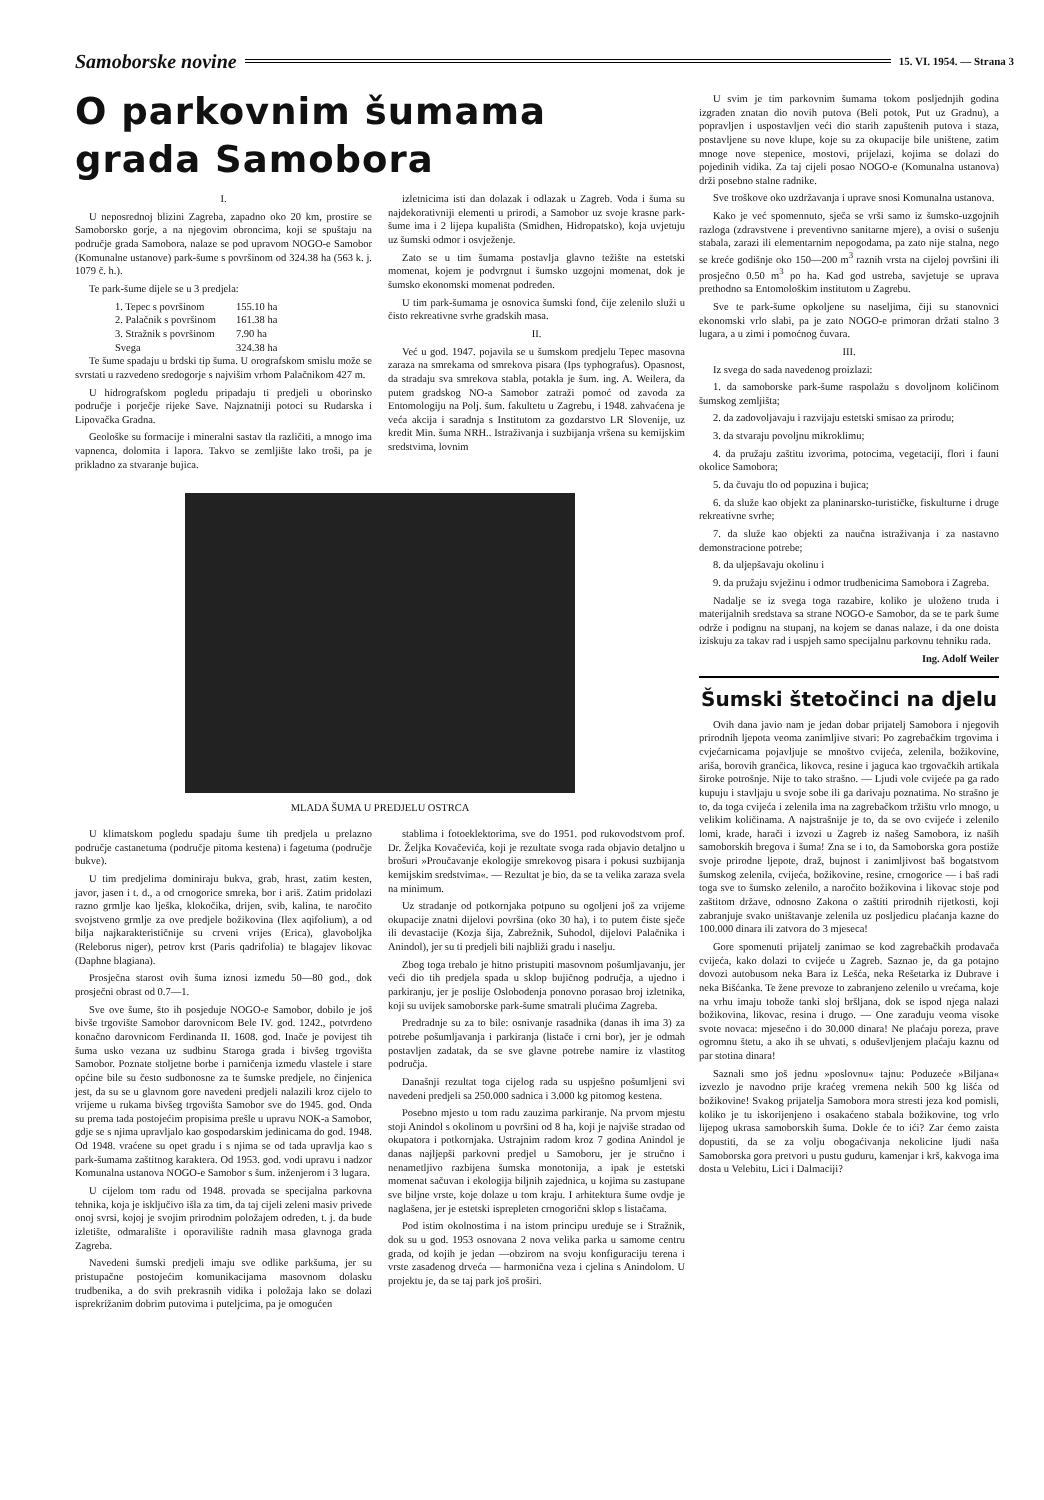Samoborske novine 15. VI. 1954. — Strana 3
O parkovnim šumama grada Samobora
I.
U neposrednoj blizini Zagreba, zapadno oko 20 km, prostire se Samoborsko gorje, a na njegovim obroncima, koji se spuštaju na područje grada Samobora, nalaze se pod upravom NOGO-e Samobor (Komunalne ustanove) park-šume s površinom od 324.38 ha (563 k. j. 1079 č. h.).
Te park-šume dijele se u 3 predjela:
| 1. Tepec s površinom | 155.10 ha |
| 2. Palačnik s površinom | 161.38 ha |
| 3. Stražnik s površinom | 7.90 ha |
| Svega | 324.38 ha |
Te šume spadaju u brdski tip šuma. U orografskom smislu može se svrstati u razvedeno sredogorje s najvišim vrhom Palačnikom 427 m.
U hidrografskom pogledu pripadaju ti predjeli u oborinsko područje i porječje rijeke Save. Najznatniji potoci su Rudarska i Lipovačka Gradna.
Geološke su formacije i mineralni sastav tla različiti, a mnogo ima vapnenca, dolomita i lapora. Takvo se zemljište lako troši, pa je prikladno za stvaranje bujica.
izletnicima isti dan dolazak i odlazak u Zagreb. Voda i šuma su najdekorativniji elementi u prirodi, a Samobor uz svoje krasne park-šume ima i 2 lijepa kupališta (Smidhen, Hidropatsko), koja uvjetuju uz šumski odmor i osvježenje.
Zato se u tim šumama postavlja glavno težište na estetski momenat, kojem je podvrgnut i šumsko uzgojni momenat, dok je šumsko ekonomski momenat podređen.
U tim park-šumama je osnovica šumski fond, čije zelenilo služi u čisto rekreativne svrhe gradskih masa.
II.
Već u god. 1947. pojavila se u šumskom predjelu Tepec masovna zaraza na smrekama od smrekova pisara (Ips typhografus). Opasnost, da stradaju sva smrekova stabla, potakla je šum. ing. A. Weilera, da putem gradskog NO-a Samobor zatraži pomoć od zavoda za Entomologiju na Polj. šum. fakultetu u Zagrebu, i 1948. zahvaćena je veća akcija i saradnja s Institutom za gozdarstvo LR Slovenije, uz kredit Min. šuma NRH.. Istraživanja i suzbijanja vršena su kemijskim sredstvima, lovnim
MLADA ŠUMA U PREDJELU OSTRCA
U klimatskom pogledu spadaju šume tih predjela u prelazno područje castanetuma (područje pitoma kestena) i fagetuma (područje bukve).
U tim predjelima dominiraju bukva, grab, hrast, zatim kesten, javor, jasen i t. d., a od crnogorice smreka, bor i ariš. Zatim pridolazi razno grmlje kao lješka, klokočika, drijen, svib, kalina, te naročito svojstveno grmlje za ove predjele božikovina (Ilex aqifolium), a od bilja najkarakterističnije su crveni vrijes (Erica), glavoboljka (Releborus niger), petrov krst (Paris qadrifolia) te blagajev likovac (Daphne blagiana).
Prosječna starost ovih šuma iznosi između 50—80 god., dok prosječni obrast od 0.7—1.
Sve ove šume, što ih posjeduje NOGO-e Samobor, dobilo je još bivše trgovište Samobor darovnicom Bele IV. god. 1242., potvrđeno konačno darovnicom Ferdinanda II. 1608. god. Inače je povijest tih šuma usko vezana uz sudbinu Staroga grada i bivšeg trgovišta Samobor. Poznate stoljetne borbe i parničenja između vlastele i stare općine bile su često sudbonosne za te šumske predjele, no činjenica jest, da su se u glavnom gore navedeni predjeli nalazili kroz cijelo to vrijeme u rukama bivšeg trgovišta Samobor sve do 1945. god. Onda su prema tada postojećim propisima prešle u upravu NOK-a Samobor, gdje se s njima upravljalo kao gospodarskim jedinicama do god. 1948. Od 1948. vraćene su opet gradu i s njima se od tada upravlja kao s park-šumama zaštitnog karaktera. Od 1953. god. vodi upravu i nadzor Komunalna ustanova NOGO-e Samobor s šum. inženjerom i 3 lugara.
U cijelom tom radu od 1948. provađa se specijalna parkovna tehnika, koja je isključivo išla za tim, da taj cijeli zeleni masiv privede onoj svrsi, kojoj je svojim prirodnim položajem određen, t. j. da bude izletište, odmaralište i oporavilište radnih masa glavnoga grada Zagreba.
Navedeni šumski predjeli imaju sve odlike parkšuma, jer su pristupačne postojećim komunikacijama masovnom dolasku trudbenika, a do svih prekrasnih vidika i položaja lako se dolazi isprekrižanim dobrim putovima i puteljcima, pa je omogućen
stablima i fotoeklektorima, sve do 1951. pod rukovodstvom prof. Dr. Željka Kovačevića, koji je rezultate svoga rada objavio detaljno u brošuri »Proučavanje ekologije smrekovog pisara i pokusi suzbijanja kemijskim sredstvima«. — Rezultat je bio, da se ta velika zaraza svela na minimum.
Uz stradanje od potkornjaka potpuno su ogoljeni još za vrijeme okupacije znatni dijelovi površina (oko 30 ha), i to putem čiste sječe ili devastacije (Kozja šija, Zabrežnik, Suhodol, dijelovi Palačnika i Anindol), jer su ti predjeli bili najbliži gradu i naselju.
Zbog toga trebalo je hitno pristupiti masovnom pošumljavanju, jer veći dio tih predjela spada u sklop bujičnog područja, a ujedno i parkiranju, jer je poslije Oslobođenja ponovno porasao broj izletnika, koji su uvijek samoborske park-šume smatrali plućima Zagreba.
Predradnje su za to bile: osnivanje rasadnika (danas ih ima 3) za potrebe pošumljavanja i parkiranja (listače i crni bor), jer je odmah postavljen zadatak, da se sve glavne potrebe namire iz vlastitog područja.
Današnji rezultat toga cijelog rada su uspješno pošumljeni svi navedeni predjeli sa 250.000 sadnica i 3.000 kg pitomog kestena.
Posebno mjesto u tom radu zauzima parkiranje. Na prvom mjestu stoji Anindol s okolinom u površini od 8 ha, koji je najviše stradao od okupatora i potkornjaka. Ustrajnim radom kroz 7 godina Anindol je danas najljepši parkovni predjel u Samoboru, jer je stručno i nenametljivo razbijena šumska monotonija, a ipak je estetski momenat sačuvan i ekologija biljnih zajednica, u kojima su zastupane sve biljne vrste, koje dolaze u tom kraju. I arhitektura šume ovdje je naglašena, jer je estetski isprepleten crnogorični sklop s listačama.
Pod istim okolnostima i na istom principu uređuje se i Stražnik, dok su u god. 1953 osnovana 2 nova velika parka u samome centru grada, od kojih je jedan —obzirom na svoju konfiguraciju terena i vrste zasađenog drveća — harmonična veza i cjelina s Anindolom. U projektu je, da se taj park još proširi.
U svim je tim parkovnim šumama tokom posljednjih godina izgrađen znatan dio novih putova (Beli potok, Put uz Gradnu), a popravljen i uspostavljen veći dio starih zapuštenih putova i staza, postavljene su nove klupe, koje su za okupacije bile uništene, zatim mnoge nove stepenice, mostovi, prijelazi, kojima se dolazi do pojedinih vidika. Za taj cijeli posao NOGO-e (Komunalna ustanova) drži posebno stalne radnike.
Sve troškove oko uzdržavanja i uprave snosi Komunalna ustanova.
Kako je već spomennuto, sječa se vrši samo iz šumsko-uzgojnih razloga (zdravstvene i preventivno sanitarne mjere), a ovisi o sušenju stabala, zarazi ili elementarnim nepogodama, pa zato nije stalna, nego se kreće godišnje oko 150—200 m<sup>3</sup> raznih vrsta na cijeloj površini ili prosječno 0.50 m<sup>3</sup> po ha. Kad god ustreba, savjetuje se uprava prethodno sa Entomološkim institutom u Zagrebu.
Sve te park-šume opkoljene su naseljima, čiji su stanovnici ekonomski vrlo slabi, pa je zato NOGO-e primoran držati stalno 3 lugara, a u zimi i pomoćnog čuvara.
III.
Iz svega do sada navedenog proizlazi:
1. da samoborske park-šume raspolažu s dovoljnom količinom šumskog zemljišta;
2. da zadovoljavaju i razvijaju estetski smisao za prirodu;
3. da stvaraju povoljnu mikroklimu;
4. da pružaju zaštitu izvorima, potocima, vegetaciji, flori i fauni okolice Samobora;
5. da čuvaju tlo od popuzina i bujica;
6. da služe kao objekt za planinarsko-turističke, fiskulturne i druge rekreativne svrhe;
7. da služe kao objekti za naučna istraživanja i za nastavno demonstracione potrebe;
8. da uljepšavaju okolinu i
9. da pružaju svježinu i odmor trudbenicima Samobora i Zagreba.
Nadalje se iz svega toga razabire, koliko je uloženo truda i materijalnih sredstava sa strane NOGO-e Samobor, da se te park šume održe i podignu na stupanj, na kojem se danas nalaze, i da one doista iziskuju za takav rad i uspjeh samo specijalnu parkovnu tehniku rada.
Ing. Adolf Weiler
Šumski štetočinci na djelu
Ovih dana javio nam je jedan dobar prijatelj Samobora i njegovih prirodnih ljepota veoma zanimljive stvari: Po zagrebačkim trgovima i cvjećarnicama pojavljuje se mnoštvo cvijeća, zelenila, božikovine, ariša, borovih grančica, likovca, resine i jaguca kao trgovačkih artikala široke potrošnje. Nije to tako strašno. — Ljudi vole cvijeće pa ga rado kupuju i stavljaju u svoje sobe ili ga darivaju poznatima. No strašno je to, da toga cvijeća i zelenila ima na zagrebačkom tržištu vrlo mnogo, u velikim količinama. A najstrašnije je to, da se ovo cvijeće i zelenilo lomi, krade, harači i izvozi u Zagreb iz našeg Samobora, iz naših samoborskih bregova i šuma! Zna se i to, da Samoborska gora postiže svoje prirodne ljepote, draž, bujnost i zanimljivost baš bogatstvom šumskog zelenila, cvijeća, božikovine, resine, crnogorice — i baš radi toga sve to šumsko zelenilo, a naročito božikovina i likovac stoje pod zaštitom države, odnosno Zakona o zaštiti prirodnih rijetkosti, koji zabranjuje svako uništavanje zelenila uz posljedicu plaćanja kazne do 100.000 dinara ili zatvora do 3 mjeseca!
Gore spomenuti prijatelj zanimao se kod zagrebačkih prodavača cvijeća, kako dolazi to cvijeće u Zagreb. Saznao je, da ga potajno dovozi autobusom neka Bara iz Lešća, neka Rešetarka iz Dubrave i neka Bišćanka. Te žene prevoze to zabranjeno zelenilo u vrećama, koje na vrhu imaju tobože tanki sloj bršljana, dok se ispod njega nalazi božikovina, likovac, resina i drugo. — One zarađuju veoma visoke svote novaca: mjesečno i do 30.000 dinara! Ne plaćaju poreza, prave ogromnu štetu, a ako ih se uhvati, s oduševljenjem plaćaju kaznu od par stotina dinara!
Saznali smo još jednu »poslovnu« tajnu: Poduzeće »Biljana« izvezlo je navodno prije kraćeg vremena nekih 500 kg lišća od božikovine! Svakog prijatelja Samobora mora stresti jeza kod pomisli, koliko je tu iskorijenjeno i osakaćeno stabala božikovine, tog vrlo lijepog ukrasa samoborskih šuma. Dokle će to ići? Zar ćemo zaista dopustiti, da se za volju obogaćivanja nekolicine ljudi naša Samoborska gora pretvori u pustu guduru, kamenjar i krš, kakvoga ima dosta u Velebitu, Lici i Dalmaciji?